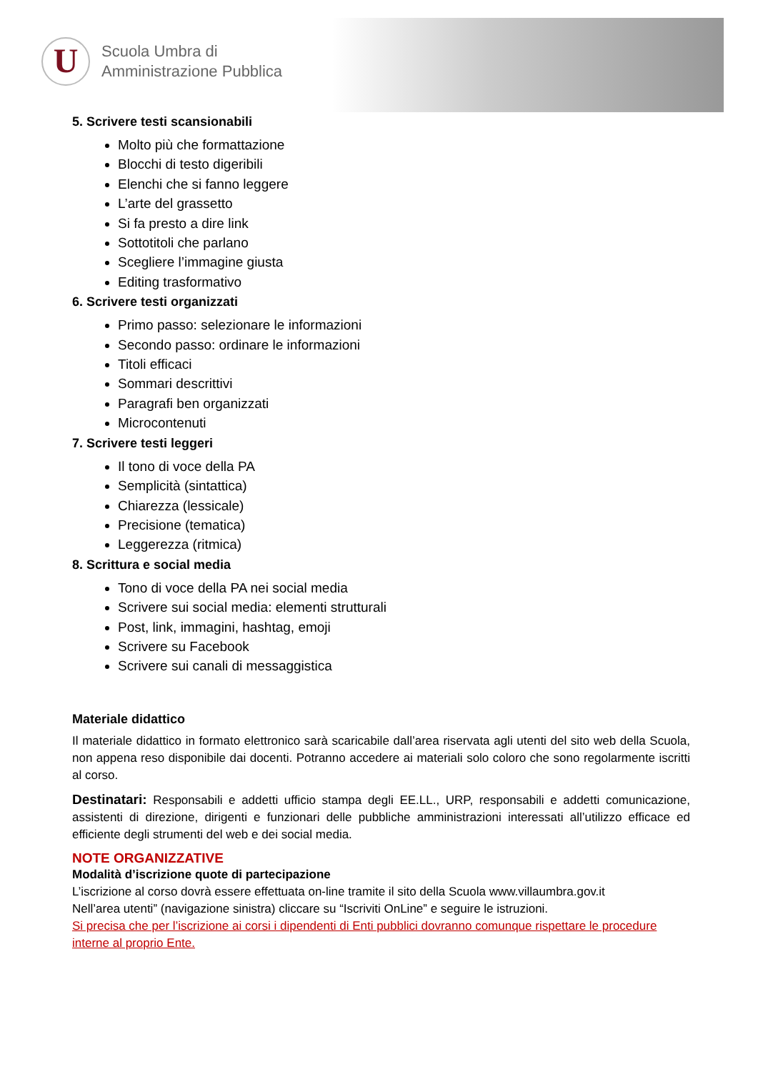U
Scuola Umbra di
Amministrazione Pubblica
5. Scrivere testi scansionabili
Molto più che formattazione
Blocchi di testo digeribili
Elenchi che si fanno leggere
L’arte del grassetto
Si fa presto a dire link
Sottotitoli che parlano
Scegliere l’immagine giusta
Editing trasformativo
6. Scrivere testi organizzati
Primo passo: selezionare le informazioni
Secondo passo: ordinare le informazioni
Titoli efficaci
Sommari descrittivi
Paragrafi ben organizzati
Microcontenuti
7. Scrivere testi leggeri
Il tono di voce della PA
Semplicità (sintattica)
Chiarezza (lessicale)
Precisione (tematica)
Leggerezza (ritmica)
8. Scrittura e social media
Tono di voce della PA nei social media
Scrivere sui social media: elementi strutturali
Post, link, immagini, hashtag, emoji
Scrivere su Facebook
Scrivere sui canali di messaggistica
Materiale didattico
Il materiale didattico in formato elettronico sarà scaricabile dall’area riservata agli utenti del sito web della Scuola, non appena reso disponibile dai docenti. Potranno accedere ai materiali solo coloro che sono regolarmente iscritti al corso.
Destinatari: Responsabili e addetti ufficio stampa degli EE.LL., URP, responsabili e addetti comunicazione, assistenti di direzione, dirigenti e funzionari delle pubbliche amministrazioni interessati all’utilizzo efficace ed efficiente degli strumenti del web e dei social media.
NOTE ORGANIZZATIVE
Modalità d’iscrizione quote di partecipazione
L’iscrizione al corso dovrà essere effettuata on-line tramite il sito della Scuola www.villaumbra.gov.it
Nell’area utenti” (navigazione sinistra) cliccare su “Iscriviti OnLine” e seguire le istruzioni.
Si precisa che per l’iscrizione ai corsi i dipendenti di Enti pubblici dovranno comunque rispettare le procedure interne al proprio Ente.